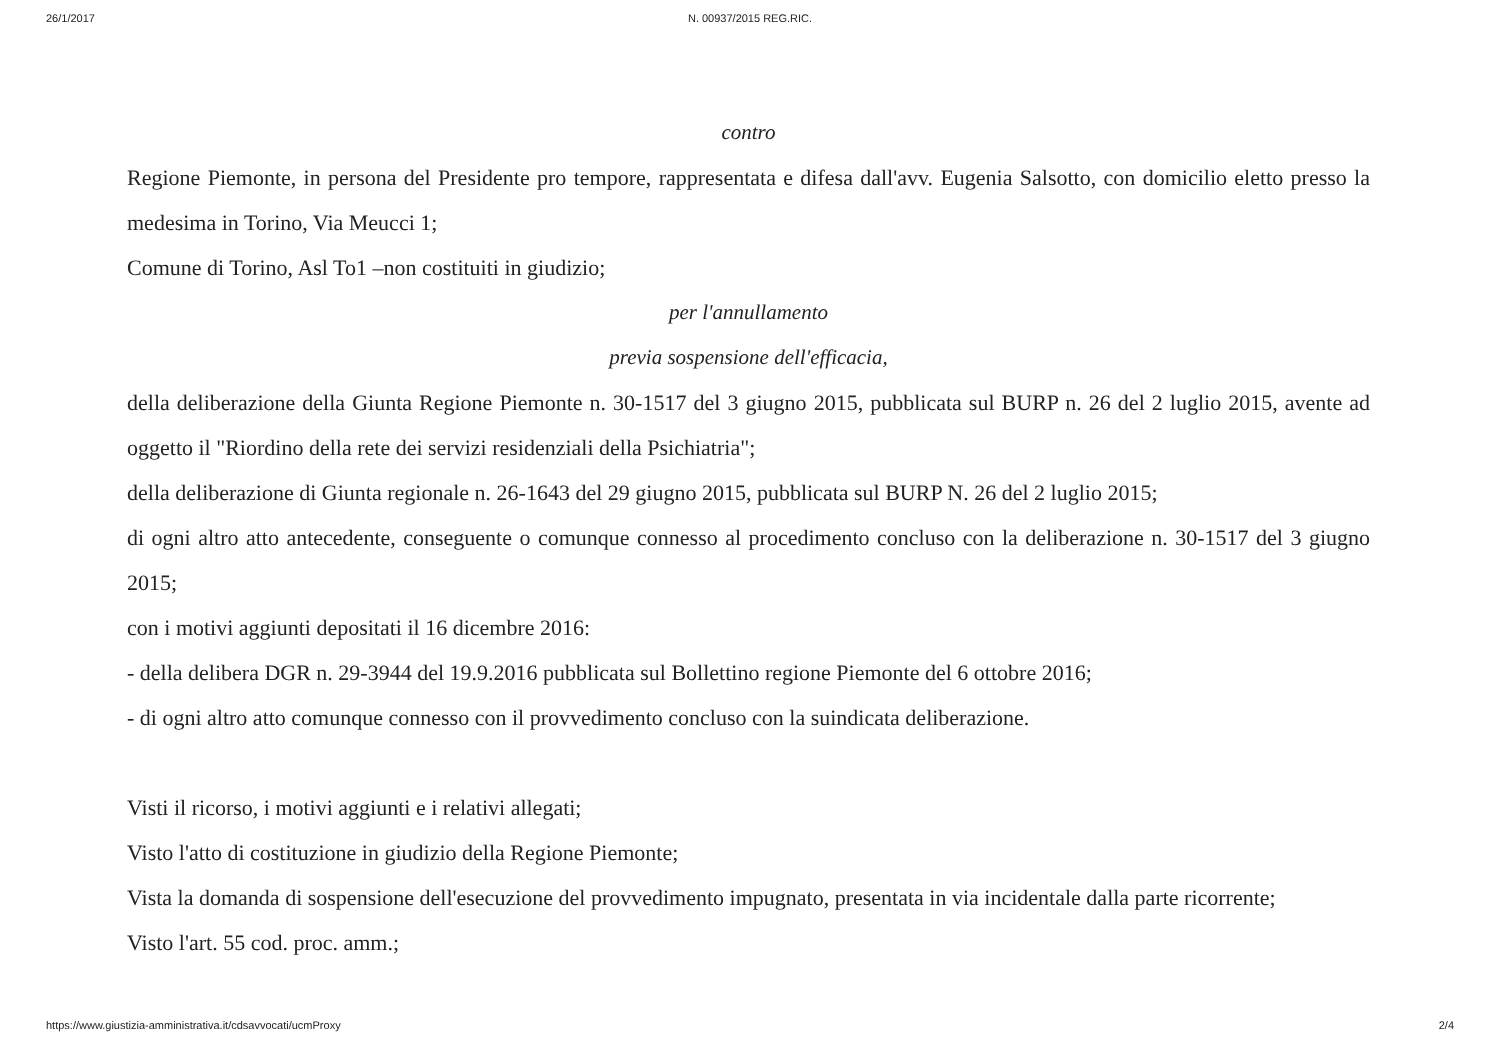26/1/2017
N. 00937/2015 REG.RIC.
contro
Regione Piemonte, in persona del Presidente pro tempore, rappresentata e difesa dall'avv. Eugenia Salsotto, con domicilio eletto presso la medesima in Torino, Via Meucci 1;
Comune di Torino, Asl To1 –non costituiti in giudizio;
per l'annullamento
previa sospensione dell'efficacia,
della deliberazione della Giunta Regione Piemonte n. 30-1517 del 3 giugno 2015, pubblicata sul BURP n. 26 del 2 luglio 2015, avente ad oggetto il "Riordino della rete dei servizi residenziali della Psichiatria";
della deliberazione di Giunta regionale n. 26-1643 del 29 giugno 2015, pubblicata sul BURP N. 26 del 2 luglio 2015;
di ogni altro atto antecedente, conseguente o comunque connesso al procedimento concluso con la deliberazione n. 30-1517 del 3 giugno 2015;
con i motivi aggiunti depositati il 16 dicembre 2016:
- della delibera DGR n. 29-3944 del 19.9.2016 pubblicata sul Bollettino regione Piemonte del 6 ottobre 2016;
- di ogni altro atto comunque connesso con il provvedimento concluso con la suindicata deliberazione.
Visti il ricorso, i motivi aggiunti e i relativi allegati;
Visto l'atto di costituzione in giudizio della Regione Piemonte;
Vista la domanda di sospensione dell'esecuzione del provvedimento impugnato, presentata in via incidentale dalla parte ricorrente;
Visto l'art. 55 cod. proc. amm.;
https://www.giustizia-amministrativa.it/cdsavvocati/ucmProxy 2/4